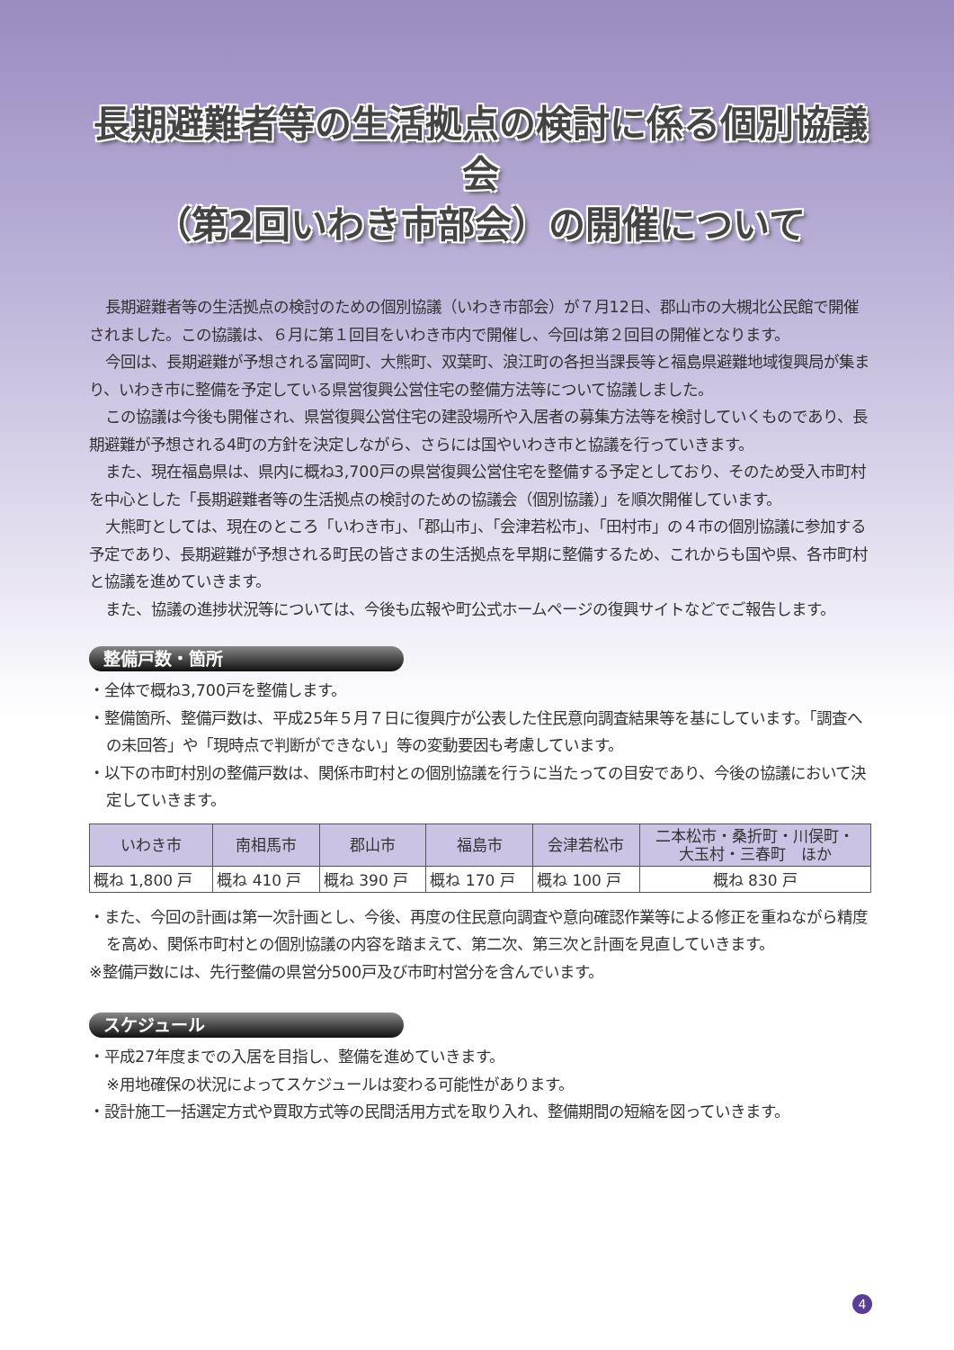長期避難者等の生活拠点の検討に係る個別協議会
（第2回いわき市部会）の開催について
長期避難者等の生活拠点の検討のための個別協議（いわき市部会）が７月12日、郡山市の大槻北公民館で開催されました。この協議は、６月に第１回目をいわき市内で開催し、今回は第２回目の開催となります。
今回は、長期避難が予想される富岡町、大熊町、双葉町、浪江町の各担当課長等と福島県避難地域復興局が集まり、いわき市に整備を予定している県営復興公営住宅の整備方法等について協議しました。
この協議は今後も開催され、県営復興公営住宅の建設場所や入居者の募集方法等を検討していくものであり、長期避難が予想される4町の方針を決定しながら、さらには国やいわき市と協議を行っていきます。
また、現在福島県は、県内に概ね3,700戸の県営復興公営住宅を整備する予定としており、そのため受入市町村を中心とした「長期避難者等の生活拠点の検討のための協議会（個別協議）」を順次開催しています。
大熊町としては、現在のところ「いわき市」、「郡山市」、「会津若松市」、「田村市」の４市の個別協議に参加する予定であり、長期避難が予想される町民の皆さまの生活拠点を早期に整備するため、これからも国や県、各市町村と協議を進めていきます。
また、協議の進捗状況等については、今後も広報や町公式ホームページの復興サイトなどでご報告します。
整備戸数・箇所
・全体で概ね3,700戸を整備します。
・整備箇所、整備戸数は、平成25年５月７日に復興庁が公表した住民意向調査結果等を基にしています。「調査への未回答」や「現時点で判断ができない」等の変動要因も考慮しています。
・以下の市町村別の整備戸数は、関係市町村との個別協議を行うに当たっての目安であり、今後の協議において決定していきます。
| いわき市 | 南相馬市 | 郡山市 | 福島市 | 会津若松市 | 二本松市・桑折町・川俣町・ 大玉村・三春町 ほか |
| --- | --- | --- | --- | --- | --- |
| 概ね 1,800 戸 | 概ね 410 戸 | 概ね 390 戸 | 概ね 170 戸 | 概ね 100 戸 | 概ね 830 戸 |
・また、今回の計画は第一次計画とし、今後、再度の住民意向調査や意向確認作業等による修正を重ねながら精度を高め、関係市町村との個別協議の内容を踏まえて、第二次、第三次と計画を見直していきます。
※整備戸数には、先行整備の県営分500戸及び市町村営分を含んでいます。
スケジュール
・平成27年度までの入居を目指し、整備を進めていきます。
※用地確保の状況によってスケジュールは変わる可能性があります。
・設計施工一括選定方式や買取方式等の民間活用方式を取り入れ、整備期間の短縮を図っていきます。
4